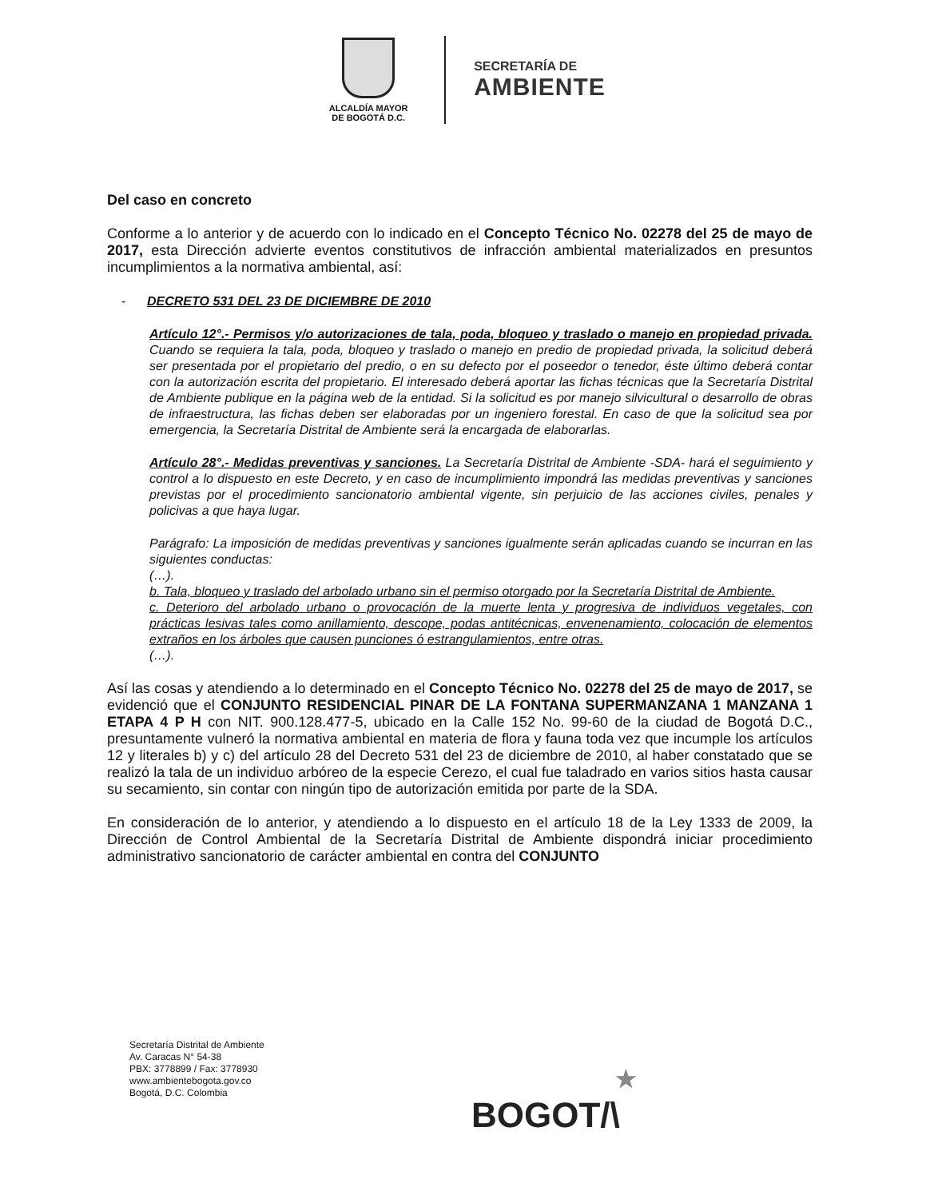ALCALDÍA MAYOR
DE BOGOTÁ D.C.
SECRETARÍA DE
AMBIENTE
Del caso en concreto
Conforme a lo anterior y de acuerdo con lo indicado en el Concepto Técnico No. 02278 del 25 de mayo de 2017, esta Dirección advierte eventos constitutivos de infracción ambiental materializados en presuntos incumplimientos a la normativa ambiental, así:
- DECRETO 531 DEL 23 DE DICIEMBRE DE 2010
Artículo 12°.- Permisos y/o autorizaciones de tala, poda, bloqueo y traslado o manejo en propiedad privada. Cuando se requiera la tala, poda, bloqueo y traslado o manejo en predio de propiedad privada, la solicitud deberá ser presentada por el propietario del predio, o en su defecto por el poseedor o tenedor, éste último deberá contar con la autorización escrita del propietario. El interesado deberá aportar las fichas técnicas que la Secretaría Distrital de Ambiente publique en la página web de la entidad. Si la solicitud es por manejo silvicultural o desarrollo de obras de infraestructura, las fichas deben ser elaboradas por un ingeniero forestal. En caso de que la solicitud sea por emergencia, la Secretaría Distrital de Ambiente será la encargada de elaborarlas.
Artículo 28°.- Medidas preventivas y sanciones. La Secretaría Distrital de Ambiente -SDA- hará el seguimiento y control a lo dispuesto en este Decreto, y en caso de incumplimiento impondrá las medidas preventivas y sanciones previstas por el procedimiento sancionatorio ambiental vigente, sin perjuicio de las acciones civiles, penales y policivas a que haya lugar.
Parágrafo: La imposición de medidas preventivas y sanciones igualmente serán aplicadas cuando se incurran en las siguientes conductas:
(…).
b. Tala, bloqueo y traslado del arbolado urbano sin el permiso otorgado por la Secretaría Distrital de Ambiente.
c. Deterioro del arbolado urbano o provocación de la muerte lenta y progresiva de individuos vegetales, con prácticas lesivas tales como anillamiento, descope, podas antitécnicas, envenenamiento, colocación de elementos extraños en los árboles que causen punciones ó estrangulamientos, entre otras.
(…).
Así las cosas y atendiendo a lo determinado en el Concepto Técnico No. 02278 del 25 de mayo de 2017, se evidenció que el CONJUNTO RESIDENCIAL PINAR DE LA FONTANA SUPERMANZANA 1 MANZANA 1 ETAPA 4 P H con NIT. 900.128.477-5, ubicado en la Calle 152 No. 99-60 de la ciudad de Bogotá D.C., presuntamente vulneró la normativa ambiental en materia de flora y fauna toda vez que incumple los artículos 12 y literales b) y c) del artículo 28 del Decreto 531 del 23 de diciembre de 2010, al haber constatado que se realizó la tala de un individuo arbóreo de la especie Cerezo, el cual fue taladrado en varios sitios hasta causar su secamiento, sin contar con ningún tipo de autorización emitida por parte de la SDA.
En consideración de lo anterior, y atendiendo a lo dispuesto en el artículo 18 de la Ley 1333 de 2009, la Dirección de Control Ambiental de la Secretaría Distrital de Ambiente dispondrá iniciar procedimiento administrativo sancionatorio de carácter ambiental en contra del CONJUNTO
Secretaría Distrital de Ambiente
Av. Caracas N° 54-38
PBX: 3778899 / Fax: 3778930
www.ambientebogota.gov.co
Bogotá, D.C. Colombia
★
BOGOT/\